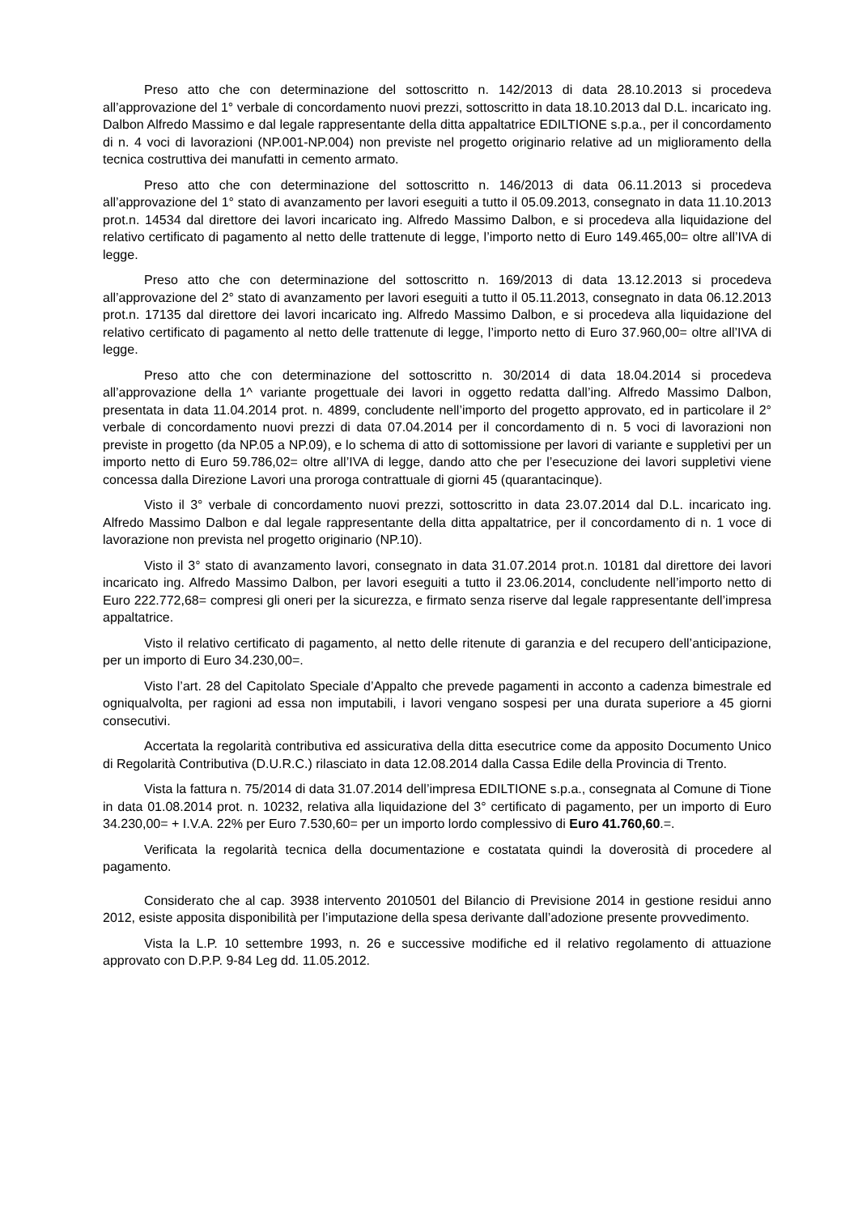Preso atto che con determinazione del sottoscritto n. 142/2013 di data 28.10.2013 si procedeva all’approvazione del 1° verbale di concordamento nuovi prezzi, sottoscritto in data 18.10.2013 dal D.L. incaricato ing. Dalbon Alfredo Massimo e dal legale rappresentante della ditta appaltatrice EDILTIONE s.p.a., per il concordamento di n. 4 voci di lavorazioni (NP.001-NP.004) non previste nel progetto originario relative ad un miglioramento della tecnica costruttiva dei manufatti in cemento armato.
Preso atto che con determinazione del sottoscritto n. 146/2013 di data 06.11.2013 si procedeva all’approvazione del 1° stato di avanzamento per lavori eseguiti a tutto il 05.09.2013, consegnato in data 11.10.2013 prot.n. 14534 dal direttore dei lavori incaricato ing. Alfredo Massimo Dalbon, e si procedeva alla liquidazione del relativo certificato di pagamento al netto delle trattenute di legge, l’importo netto di Euro 149.465,00= oltre all’IVA di legge.
Preso atto che con determinazione del sottoscritto n. 169/2013 di data 13.12.2013 si procedeva all’approvazione del 2° stato di avanzamento per lavori eseguiti a tutto il 05.11.2013, consegnato in data 06.12.2013 prot.n. 17135 dal direttore dei lavori incaricato ing. Alfredo Massimo Dalbon, e si procedeva alla liquidazione del relativo certificato di pagamento al netto delle trattenute di legge, l’importo netto di Euro 37.960,00= oltre all’IVA di legge.
Preso atto che con determinazione del sottoscritto n. 30/2014 di data 18.04.2014 si procedeva all’approvazione della 1^ variante progettuale dei lavori in oggetto redatta dall’ing. Alfredo Massimo Dalbon, presentata in data 11.04.2014 prot. n. 4899, concludente nell’importo del progetto approvato, ed in particolare il 2° verbale di concordamento nuovi prezzi di data 07.04.2014 per il concordamento di n. 5 voci di lavorazioni non previste in progetto (da NP.05 a NP.09), e lo schema di atto di sottomissione per lavori di variante e suppletivi per un importo netto di Euro 59.786,02= oltre all’IVA di legge, dando atto che per l’esecuzione dei lavori suppletivi viene concessa dalla Direzione Lavori una proroga contrattuale di giorni 45 (quarantacinque).
Visto il 3° verbale di concordamento nuovi prezzi, sottoscritto in data 23.07.2014 dal D.L. incaricato ing. Alfredo Massimo Dalbon e dal legale rappresentante della ditta appaltatrice, per il concordamento di n. 1 voce di lavorazione non prevista nel progetto originario (NP.10).
Visto il 3° stato di avanzamento lavori, consegnato in data 31.07.2014 prot.n. 10181 dal direttore dei lavori incaricato ing. Alfredo Massimo Dalbon, per lavori eseguiti a tutto il 23.06.2014, concludente nell’importo netto di Euro 222.772,68= compresi gli oneri per la sicurezza, e firmato senza riserve dal legale rappresentante dell’impresa appaltatrice.
Visto il relativo certificato di pagamento, al netto delle ritenute di garanzia e del recupero dell’anticipazione, per un importo di Euro 34.230,00=.
Visto l’art. 28 del Capitolato Speciale d’Appalto che prevede pagamenti in acconto a cadenza bimestrale ed ogniqualvolta, per ragioni ad essa non imputabili, i lavori vengano sospesi per una durata superiore a 45 giorni consecutivi.
Accertata la regolarità contributiva ed assicurativa della ditta esecutrice come da apposito Documento Unico di Regolarità Contributiva (D.U.R.C.) rilasciato in data 12.08.2014 dalla Cassa Edile della Provincia di Trento.
Vista la fattura n. 75/2014 di data 31.07.2014 dell’impresa EDILTIONE s.p.a., consegnata al Comune di Tione in data 01.08.2014 prot. n. 10232, relativa alla liquidazione del 3° certificato di pagamento, per un importo di Euro 34.230,00= + I.V.A. 22% per Euro 7.530,60= per un importo lordo complessivo di Euro 41.760,60.=.
Verificata la regolarità tecnica della documentazione e costatata quindi la doverosità di procedere al pagamento.
Considerato che al cap. 3938 intervento 2010501 del Bilancio di Previsione 2014 in gestione residui anno 2012, esiste apposita disponibilità per l’imputazione della spesa derivante dall’adozione presente provvedimento.
Vista la L.P. 10 settembre 1993, n. 26 e successive modifiche ed il relativo regolamento di attuazione approvato con D.P.P. 9-84 Leg dd. 11.05.2012.